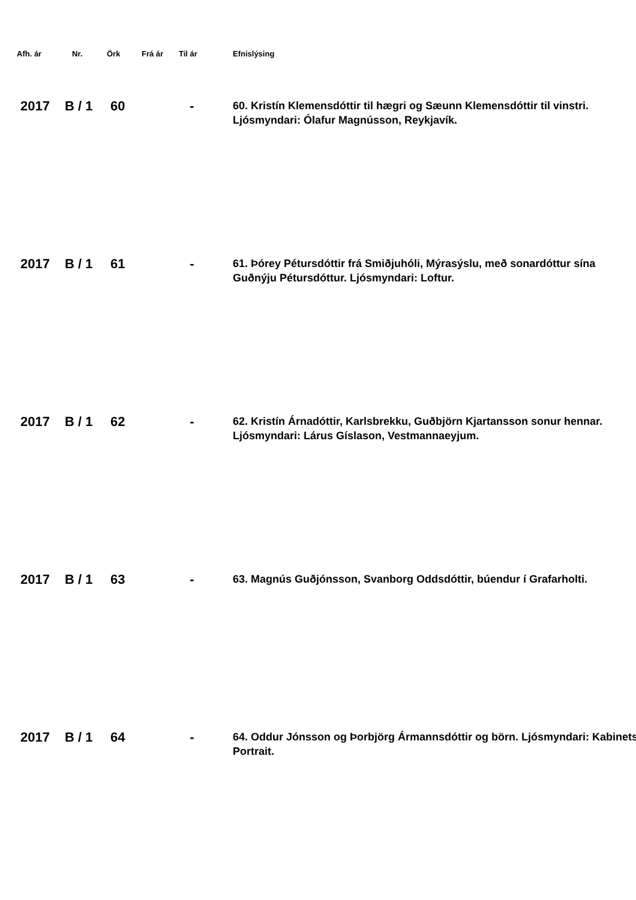| Afh. ár | Nr. | Örk | Frá ár | Til ár | Efnislýsing |
| --- | --- | --- | --- | --- | --- |
| 2017 | B / 1 | 60 | | - | 60. Kristín Klemensdóttir til hægri og Sæunn Klemensdóttir til vinstri. Ljósmyndari: Ólafur Magnússon, Reykjavík. |
| 2017 | B / 1 | 61 | | - | 61. Þórey Pétursdóttir frá Smiðjuhóli, Mýrasýslu, með sonardóttur sína Guðnýju Pétursdóttur. Ljósmyndari: Loftur. |
| 2017 | B / 1 | 62 | | - | 62. Kristín Árnadóttir, Karlsbrekku, Guðbjörn Kjartansson sonur hennar. Ljósmyndari: Lárus Gíslason, Vestmannaeyjum. |
| 2017 | B / 1 | 63 | | - | 63. Magnús Guðjónsson, Svanborg Oddsdóttir, búendur í Grafarholti. |
| 2017 | B / 1 | 64 | | - | 64. Oddur Jónsson og Þorbjörg Ármannsdóttir og börn. Ljósmyndari: Kabinets Portrait. |